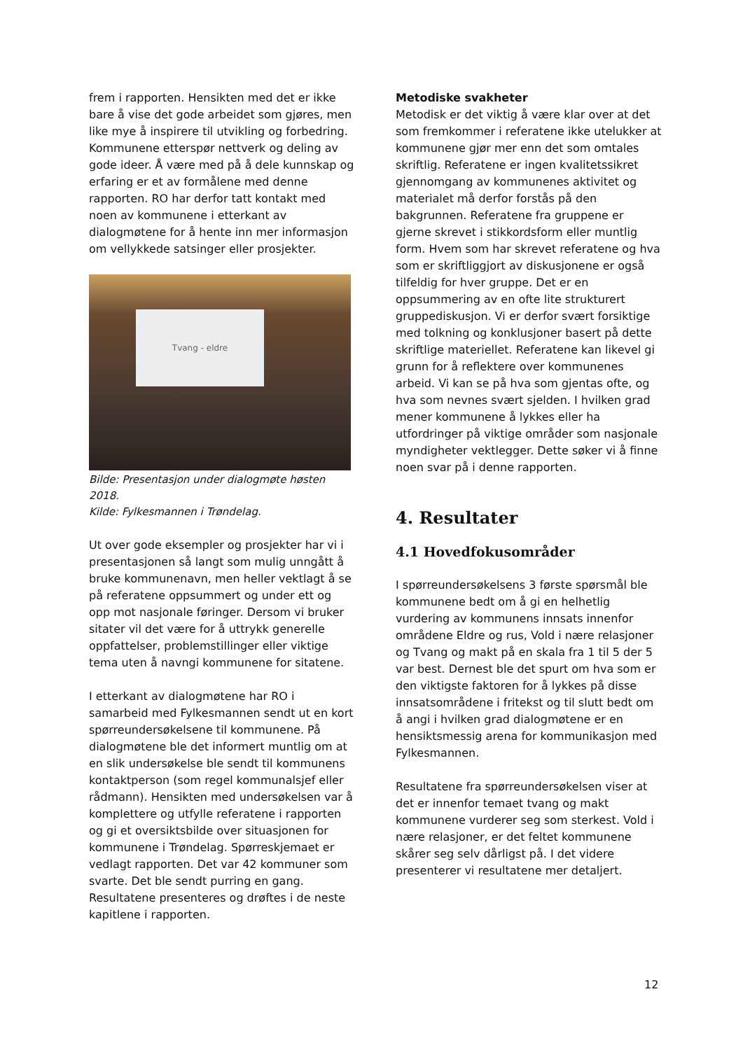frem i rapporten. Hensikten med det er ikke bare å vise det gode arbeidet som gjøres, men like mye å inspirere til utvikling og forbedring. Kommunene etterspør nettverk og deling av gode ideer. Å være med på å dele kunnskap og erfaring er et av formålene med denne rapporten. RO har derfor tatt kontakt med noen av kommunene i etterkant av dialogmøtene for å hente inn mer informasjon om vellykkede satsinger eller prosjekter.
Tvang - eldre
Bilde: Presentasjon under dialogmøte høsten 2018.
Kilde: Fylkesmannen i Trøndelag.
Ut over gode eksempler og prosjekter har vi i presentasjonen så langt som mulig unngått å bruke kommunenavn, men heller vektlagt å se på referatene oppsummert og under ett og opp mot nasjonale føringer. Dersom vi bruker sitater vil det være for å uttrykk generelle oppfattelser, problemstillinger eller viktige tema uten å navngi kommunene for sitatene.
I etterkant av dialogmøtene har RO i samarbeid med Fylkesmannen sendt ut en kort spørreundersøkelsene til kommunene. På dialogmøtene ble det informert muntlig om at en slik undersøkelse ble sendt til kommunens kontaktperson (som regel kommunalsjef eller rådmann). Hensikten med undersøkelsen var å komplettere og utfylle referatene i rapporten og gi et oversiktsbilde over situasjonen for kommunene i Trøndelag. Spørreskjemaet er vedlagt rapporten. Det var 42 kommuner som svarte. Det ble sendt purring en gang. Resultatene presenteres og drøftes i de neste kapitlene i rapporten.
Metodiske svakheter
Metodisk er det viktig å være klar over at det som fremkommer i referatene ikke utelukker at kommunene gjør mer enn det som omtales skriftlig. Referatene er ingen kvalitetssikret gjennomgang av kommunenes aktivitet og materialet må derfor forstås på den bakgrunnen. Referatene fra gruppene er gjerne skrevet i stikkordsform eller muntlig form. Hvem som har skrevet referatene og hva som er skriftliggjort av diskusjonene er også tilfeldig for hver gruppe. Det er en oppsummering av en ofte lite strukturert gruppediskusjon. Vi er derfor svært forsiktige med tolkning og konklusjoner basert på dette skriftlige materiellet. Referatene kan likevel gi grunn for å reflektere over kommunenes arbeid. Vi kan se på hva som gjentas ofte, og hva som nevnes svært sjelden. I hvilken grad mener kommunene å lykkes eller ha utfordringer på viktige områder som nasjonale myndigheter vektlegger. Dette søker vi å finne noen svar på i denne rapporten.
4. Resultater
4.1 Hovedfokusområder
I spørreundersøkelsens 3 første spørsmål ble kommunene bedt om å gi en helhetlig vurdering av kommunens innsats innenfor områdene Eldre og rus, Vold i nære relasjoner og Tvang og makt på en skala fra 1 til 5 der 5 var best. Dernest ble det spurt om hva som er den viktigste faktoren for å lykkes på disse innsatsområdene i fritekst og til slutt bedt om å angi i hvilken grad dialogmøtene er en hensiktsmessig arena for kommunikasjon med Fylkesmannen.
Resultatene fra spørreundersøkelsen viser at det er innenfor temaet tvang og makt kommunene vurderer seg som sterkest. Vold i nære relasjoner, er det feltet kommunene skårer seg selv dårligst på. I det videre presenterer vi resultatene mer detaljert.
12